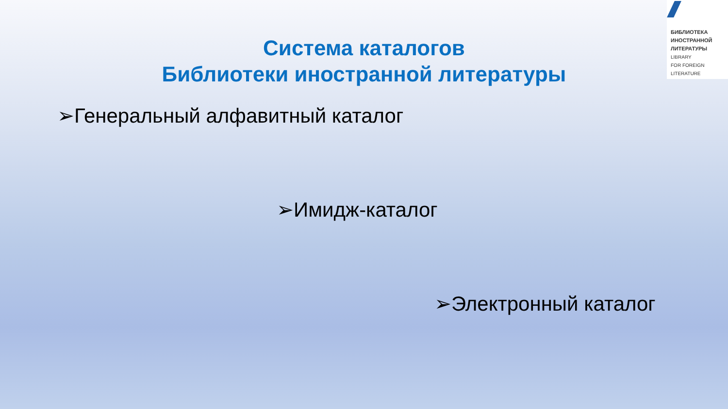БИБЛИОТЕКА
ИНОСТРАННОЙ
ЛИТЕРАТУРЫ
LIBRARY
FOR FOREIGN
LITERATURE
Система каталогов
Библиотеки иностранной литературы
➢Генеральный алфавитный каталог
➢Имидж-каталог
➢Электронный каталог